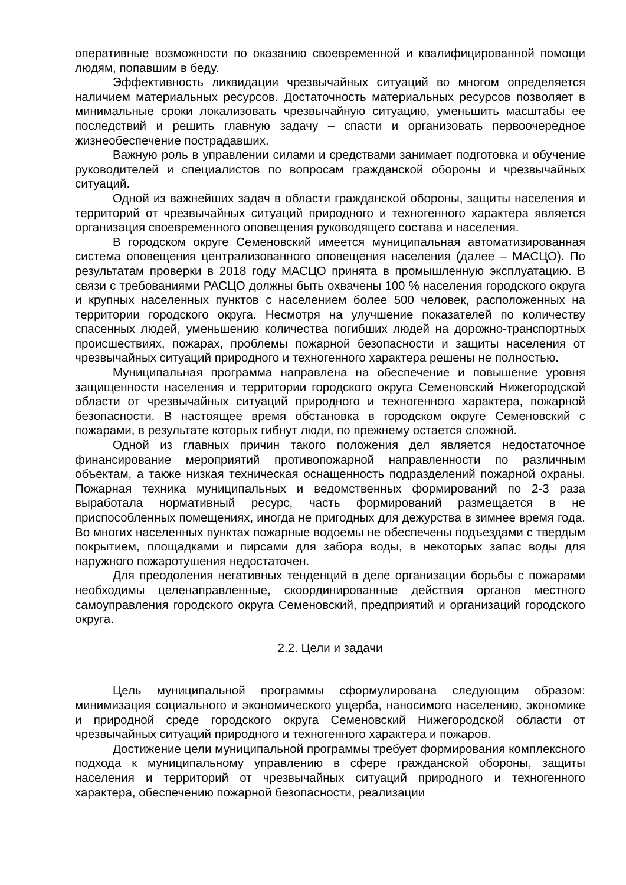оперативные возможности по оказанию своевременной и квалифицированной помощи людям, попавшим в беду.
Эффективность ликвидации чрезвычайных ситуаций во многом определяется наличием материальных ресурсов. Достаточность материальных ресурсов позволяет в минимальные сроки локализовать чрезвычайную ситуацию, уменьшить масштабы ее последствий и решить главную задачу – спасти и организовать первоочередное жизнеобеспечение пострадавших.
Важную роль в управлении силами и средствами занимает подготовка и обучение руководителей и специалистов по вопросам гражданской обороны и чрезвычайных ситуаций.
Одной из важнейших задач в области гражданской обороны, защиты населения и территорий от чрезвычайных ситуаций природного и техногенного характера является организация своевременного оповещения руководящего состава и населения.
В городском округе Семеновский имеется муниципальная автоматизированная система оповещения централизованного оповещения населения (далее – МАСЦО). По результатам проверки в 2018 году МАСЦО принята в промышленную эксплуатацию. В связи с требованиями РАСЦО должны быть охвачены 100 % населения городского округа и крупных населенных пунктов с населением более 500 человек, расположенных на территории городского округа. Несмотря на улучшение показателей по количеству спасенных людей, уменьшению количества погибших людей на дорожно-транспортных происшествиях, пожарах, проблемы пожарной безопасности и защиты населения от чрезвычайных ситуаций природного и техногенного характера решены не полностью.
Муниципальная программа направлена на обеспечение и повышение уровня защищенности населения и территории городского округа Семеновский Нижегородской области от чрезвычайных ситуаций природного и техногенного характера, пожарной безопасности. В настоящее время обстановка в городском округе Семеновский с пожарами, в результате которых гибнут люди, по прежнему остается сложной.
Одной из главных причин такого положения дел является недостаточное финансирование мероприятий противопожарной направленности по различным объектам, а также низкая техническая оснащенность подразделений пожарной охраны. Пожарная техника муниципальных и ведомственных формирований по 2-3 раза выработала нормативный ресурс, часть формирований размещается в не приспособленных помещениях, иногда не пригодных для дежурства в зимнее время года. Во многих населенных пунктах пожарные водоемы не обеспечены подъездами с твердым покрытием, площадками и пирсами для забора воды, в некоторых запас воды для наружного пожаротушения недостаточен.
Для преодоления негативных тенденций в деле организации борьбы с пожарами необходимы целенаправленные, скоординированные действия органов местного самоуправления городского округа Семеновский, предприятий и организаций городского округа.
2.2. Цели и задачи
Цель муниципальной программы сформулирована следующим образом: минимизация социального и экономического ущерба, наносимого населению, экономике и природной среде городского округа Семеновский Нижегородской области от чрезвычайных ситуаций природного и техногенного характера и пожаров.
Достижение цели муниципальной программы требует формирования комплексного подхода к муниципальному управлению в сфере гражданской обороны, защиты населения и территорий от чрезвычайных ситуаций природного и техногенного характера, обеспечению пожарной безопасности, реализации